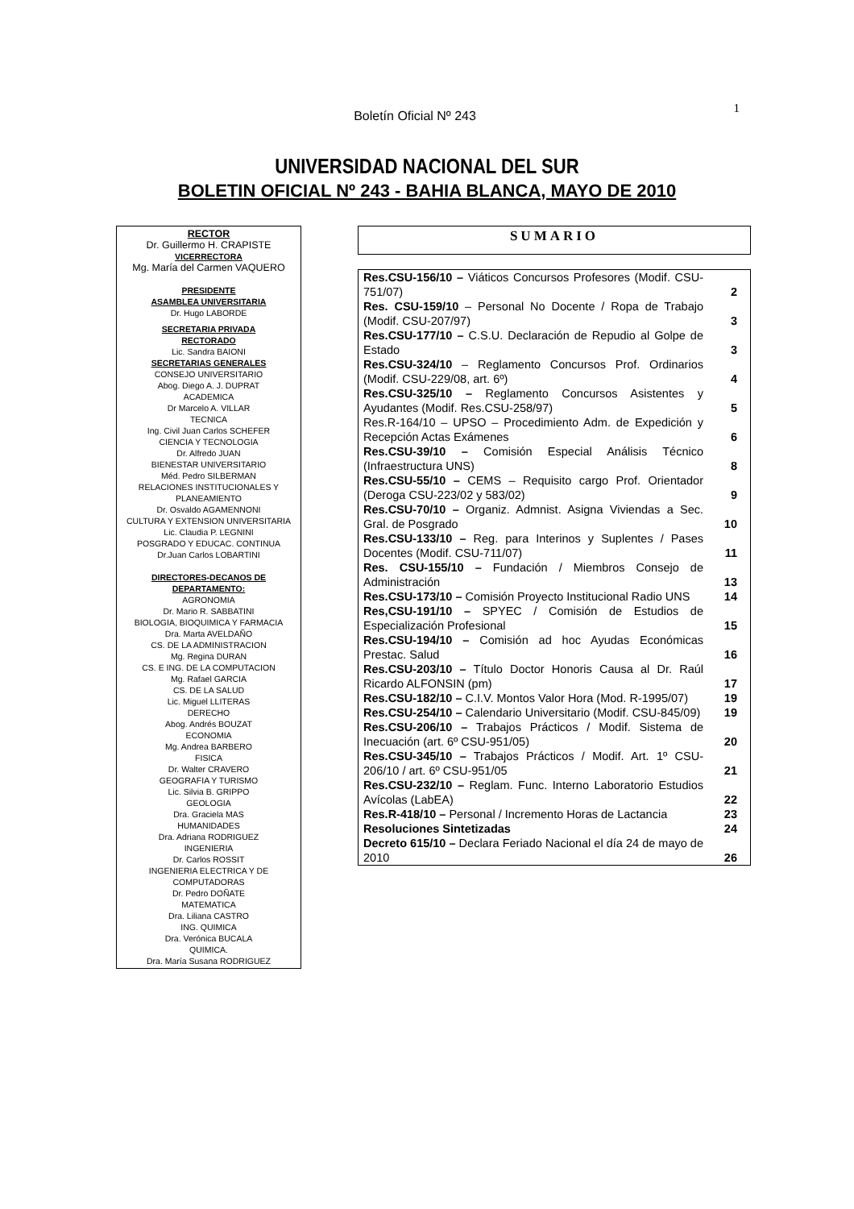Boletín Oficial Nº 243
1
UNIVERSIDAD NACIONAL DEL SUR
BOLETIN OFICIAL Nº 243 - BAHIA BLANCA, MAYO DE 2010
RECTOR
Dr. Guillermo H. CRAPISTE
VICERRECTORA
Mg. María del Carmen VAQUERO
PRESIDENTE
ASAMBLEA UNIVERSITARIA
Dr. Hugo LABORDE
SECRETARIA PRIVADA
RECTORADO
Lic. Sandra BAIONI
SECRETARIAS GENERALES
CONSEJO UNIVERSITARIO
Abog. Diego A. J. DUPRAT
ACADEMICA
Dr Marcelo A. VILLAR
TECNICA
Ing. Civil Juan Carlos SCHEFER
CIENCIA Y TECNOLOGIA
Dr. Alfredo JUAN
BIENESTAR UNIVERSITARIO
Méd. Pedro SILBERMAN
RELACIONES INSTITUCIONALES Y PLANEAMIENTO
Dr. Osvaldo AGAMENNONI
CULTURA Y EXTENSION UNIVERSITARIA
Lic. Claudia P. LEGNINI
POSGRADO Y EDUCAC. CONTINUA
Dr.Juan Carlos LOBARTINI
DIRECTORES-DECANOS DE DEPARTAMENTO:
AGRONOMIA
Dr. Mario R. SABBATINI
BIOLOGIA, BIOQUIMICA Y FARMACIA
Dra. Marta AVELDAÑO
CS. DE LA ADMINISTRACION
Mg. Regina DURAN
CS. E ING. DE LA COMPUTACION
Mg. Rafael GARCIA
CS. DE LA SALUD
Lic. Miguel LLITERAS
DERECHO
Abog. Andrés BOUZAT
ECONOMIA
Mg. Andrea BARBERO
FISICA
Dr. Walter CRAVERO
GEOGRAFIA Y TURISMO
Lic. Silvia B. GRIPPO
GEOLOGIA
Dra. Graciela MAS
HUMANIDADES
Dra. Adriana RODRIGUEZ
INGENIERIA
Dr. Carlos ROSSIT
INGENIERIA ELECTRICA Y DE COMPUTADORAS
Dr. Pedro DOÑATE
MATEMATICA
Dra. Liliana CASTRO
ING. QUIMICA
Dra. Verónica BUCALA
QUIMICA.
Dra. María Susana RODRIGUEZ
SUMARIO
| Res.CSU-156/10 – Viáticos Concursos Profesores (Modif. CSU-751/07) | 2 |
| Res. CSU-159/10 – Personal No Docente / Ropa de Trabajo (Modif. CSU-207/97) | 3 |
| Res.CSU-177/10 – C.S.U. Declaración de Repudio al Golpe de Estado | 3 |
| Res.CSU-324/10 – Reglamento Concursos Prof. Ordinarios (Modif. CSU-229/08, art. 6º) | 4 |
| Res.CSU-325/10 – Reglamento Concursos Asistentes y Ayudantes (Modif. Res.CSU-258/97) | 5 |
| Res.R-164/10 – UPSO – Procedimiento Adm. de Expedición y Recepción Actas Exámenes | 6 |
| Res.CSU-39/10 – Comisión Especial Análisis Técnico (Infraestructura UNS) | 8 |
| Res.CSU-55/10 – CEMS – Requisito cargo Prof. Orientador (Deroga CSU-223/02 y 583/02) | 9 |
| Res.CSU-70/10 – Organiz. Admnist. Asigna Viviendas a Sec. Gral. de Posgrado | 10 |
| Res.CSU-133/10 – Reg. para Interinos y Suplentes / Pases Docentes (Modif. CSU-711/07) | 11 |
| Res. CSU-155/10 – Fundación / Miembros Consejo de Administración | 13 |
| Res.CSU-173/10 – Comisión Proyecto Institucional Radio UNS | 14 |
| Res,CSU-191/10 – SPYEC / Comisión de Estudios de Especialización Profesional | 15 |
| Res.CSU-194/10 – Comisión ad hoc Ayudas Económicas Prestac. Salud | 16 |
| Res.CSU-203/10 – Título Doctor Honoris Causa al Dr. Raúl Ricardo ALFONSIN (pm) | 17 |
| Res.CSU-182/10 – C.I.V. Montos Valor Hora (Mod. R-1995/07) | 19 |
| Res.CSU-254/10 – Calendario Universitario (Modif. CSU-845/09) | 19 |
| Res.CSU-206/10 – Trabajos Prácticos / Modif. Sistema de Inecuación (art. 6º CSU-951/05) | 20 |
| Res.CSU-345/10 – Trabajos Prácticos / Modif. Art. 1º CSU-206/10 / art. 6º CSU-951/05 | 21 |
| Res.CSU-232/10 – Reglam. Func. Interno Laboratorio Estudios Avícolas (LabEA) | 22 |
| Res.R-418/10 – Personal / Incremento Horas de Lactancia | 23 |
| Resoluciones Sintetizadas | 24 |
| Decreto 615/10 – Declara Feriado Nacional el día 24 de mayo de 2010 | 26 |